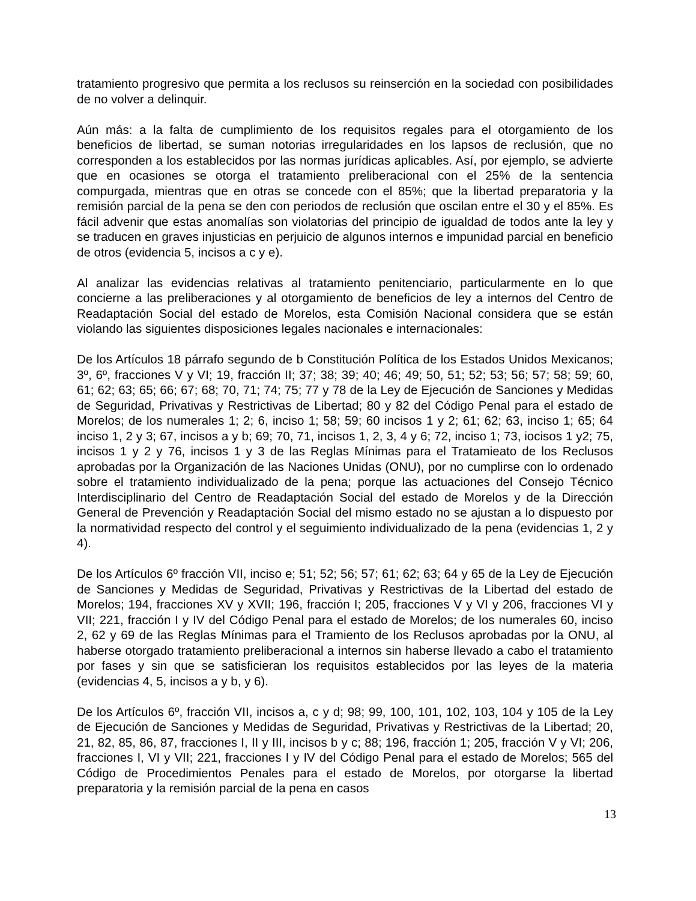tratamiento progresivo que permita a los reclusos su reinserción en la sociedad con posibilidades de no volver a delinquir.
Aún más: a la falta de cumplimiento de los requisitos regales para el otorgamiento de los beneficios de libertad, se suman notorias irregularidades en los lapsos de reclusión, que no corresponden a los establecidos por las normas jurídicas aplicables. Así, por ejemplo, se advierte que en ocasiones se otorga el tratamiento preliberacional con el 25% de la sentencia compurgada, mientras que en otras se concede con el 85%; que la libertad preparatoria y la remisión parcial de la pena se den con periodos de reclusión que oscilan entre el 30 y el 85%. Es fácil advenir que estas anomalías son violatorias del principio de igualdad de todos ante la ley y se traducen en graves injusticias en perjuicio de algunos internos e impunidad parcial en beneficio de otros (evidencia 5, incisos a c y e).
Al analizar las evidencias relativas al tratamiento penitenciario, particularmente en lo que concierne a las preliberaciones y al otorgamiento de beneficios de ley a internos del Centro de Readaptación Social del estado de Morelos, esta Comisión Nacional considera que se están violando las siguientes disposiciones legales nacionales e internacionales:
De los Artículos 18 párrafo segundo de b Constitución Política de los Estados Unidos Mexicanos; 3º, 6º, fracciones V y VI; 19, fracción II; 37; 38; 39; 40; 46; 49; 50, 51; 52; 53; 56; 57; 58; 59; 60, 61; 62; 63; 65; 66; 67; 68; 70, 71; 74; 75; 77 y 78 de la Ley de Ejecución de Sanciones y Medidas de Seguridad, Privativas y Restrictivas de Libertad; 80 y 82 del Código Penal para el estado de Morelos; de los numerales 1; 2; 6, inciso 1; 58; 59; 60 incisos 1 y 2; 61; 62; 63, inciso 1; 65; 64 inciso 1, 2 y 3; 67, incisos a y b; 69; 70, 71, incisos 1, 2, 3, 4 y 6; 72, inciso 1; 73, iocisos 1 y2; 75, incisos 1 y 2 y 76, incisos 1 y 3 de las Reglas Mínimas para el Tratamieato de los Reclusos aprobadas por la Organización de las Naciones Unidas (ONU), por no cumplirse con lo ordenado sobre el tratamiento individualizado de la pena; porque las actuaciones del Consejo Técnico Interdisciplinario del Centro de Readaptación Social del estado de Morelos y de la Dirección General de Prevención y Readaptación Social del mismo estado no se ajustan a lo dispuesto por la normatividad respecto del control y el seguimiento individualizado de la pena (evidencias 1, 2 y 4).
De los Artículos 6º fracción VII, inciso e; 51; 52; 56; 57; 61; 62; 63; 64 y 65 de la Ley de Ejecución de Sanciones y Medidas de Seguridad, Privativas y Restrictivas de la Libertad del estado de Morelos; 194, fracciones XV y XVII; 196, fracción I; 205, fracciones V y VI y 206, fracciones VI y VII; 221, fracción I y IV del Código Penal para el estado de Morelos; de los numerales 60, inciso 2, 62 y 69 de las Reglas Mínimas para el Tramiento de los Reclusos aprobadas por la ONU, al haberse otorgado tratamiento preliberacional a internos sin haberse llevado a cabo el tratamiento por fases y sin que se satisficieran los requisitos establecidos por las leyes de la materia (evidencias 4, 5, incisos a y b, y 6).
De los Artículos 6º, fracción VII, incisos a, c y d; 98; 99, 100, 101, 102, 103, 104 y 105 de la Ley de Ejecución de Sanciones y Medidas de Seguridad, Privativas y Restrictivas de la Libertad; 20, 21, 82, 85, 86, 87, fracciones I, II y III, incisos b y c; 88; 196, fracción 1; 205, fracción V y VI; 206, fracciones I, VI y VII; 221, fracciones I y IV del Código Penal para el estado de Morelos; 565 del Código de Procedimientos Penales para el estado de Morelos, por otorgarse la libertad preparatoria y la remisión parcial de la pena en casos
13